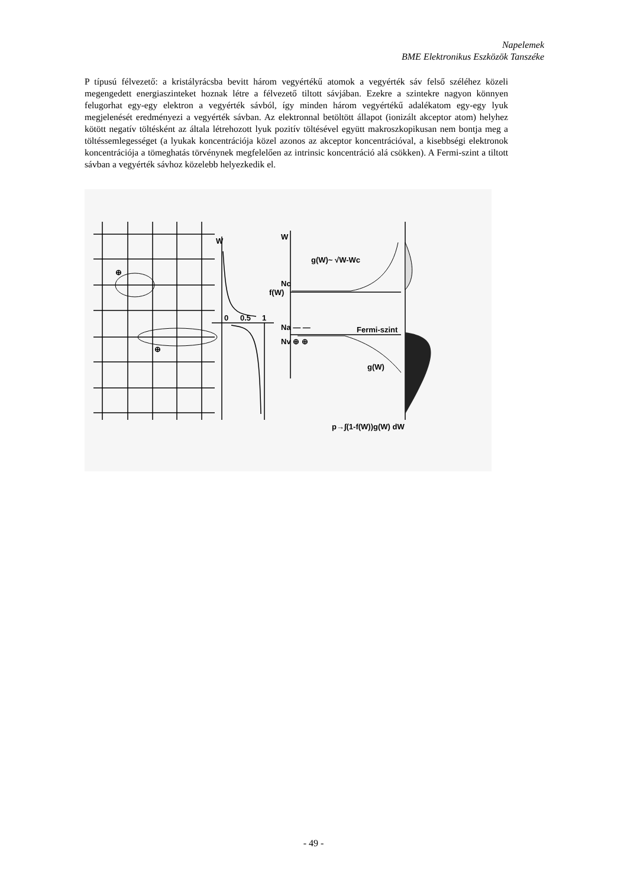Napelemek
BME Elektronikus Eszközök Tanszéke
P típusú félvezető: a kristályrácsba bevitt három vegyértékű atomok a vegyérték sáv felső széléhez közeli megengedett energiaszinteket hoznak létre a félvezető tiltott sávjában. Ezekre a szintekre nagyon könnyen felugorhat egy-egy elektron a vegyérték sávból, így minden három vegyértékű adalékatom egy-egy lyuk megjelenését eredményezi a vegyérték sávban. Az elektronnal betöltött állapot (ionizált akceptor atom) helyhez kötött negatív töltésként az általa létrehozott lyuk pozitív töltésével együtt makroszkopikusan nem bontja meg a töltéssemlegességet (a lyukak koncentrációja közel azonos az akceptor koncentrációval, a kisebbségi elektronok koncentrációja a tömeghatás törvénynek megfelelően az intrinsic koncentráció alá csökken). A Fermi-szint a tiltott sávban a vegyérték sávhoz közelebb helyezkedik el.
W
W
g(W)~ √W-Wc
Nc
f(W)
0
0.5
1
Na — —
Fermi-szint
Nv ⊕ ⊕
g(W)
p→∫(1-f(W))g(W) dW
⊕
⊕
- 49 -